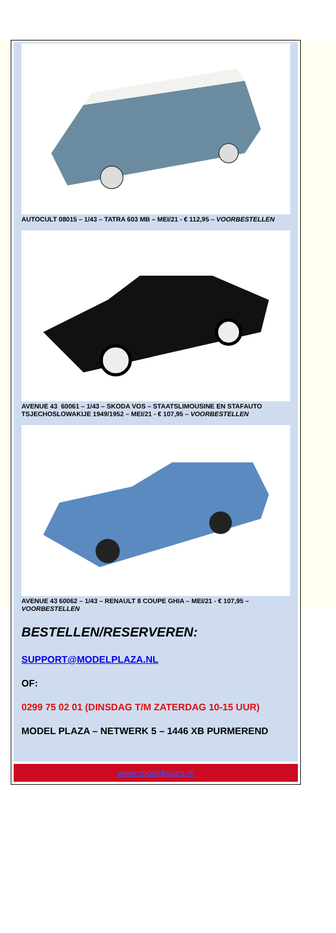AUTOCULT 08015 – 1/43 – TATRA 603 MB – MEI/21 - € 112,95 – VOORBESTELLEN
AVENUE 43 60061 – 1/43 – SKODA VOS – STAATSLIMOUSINE EN STAFAUTO TSJECHOSLOWAKIJE 1949/1952 – MEI/21 - € 107,95 – VOORBESTELLEN
AVENUE 43 60062 – 1/43 – RENAULT 8 COUPE GHIA – MEI/21 - € 107,95 – VOORBESTELLEN
BESTELLEN/RESERVEREN:
SUPPORT@MODELPLAZA.NL
OF:
0299 75 02 01 (DINSDAG T/M ZATERDAG 10-15 UUR)
MODEL PLAZA – NETWERK 5 – 1446 XB PURMEREND
www.modelplaza.nl